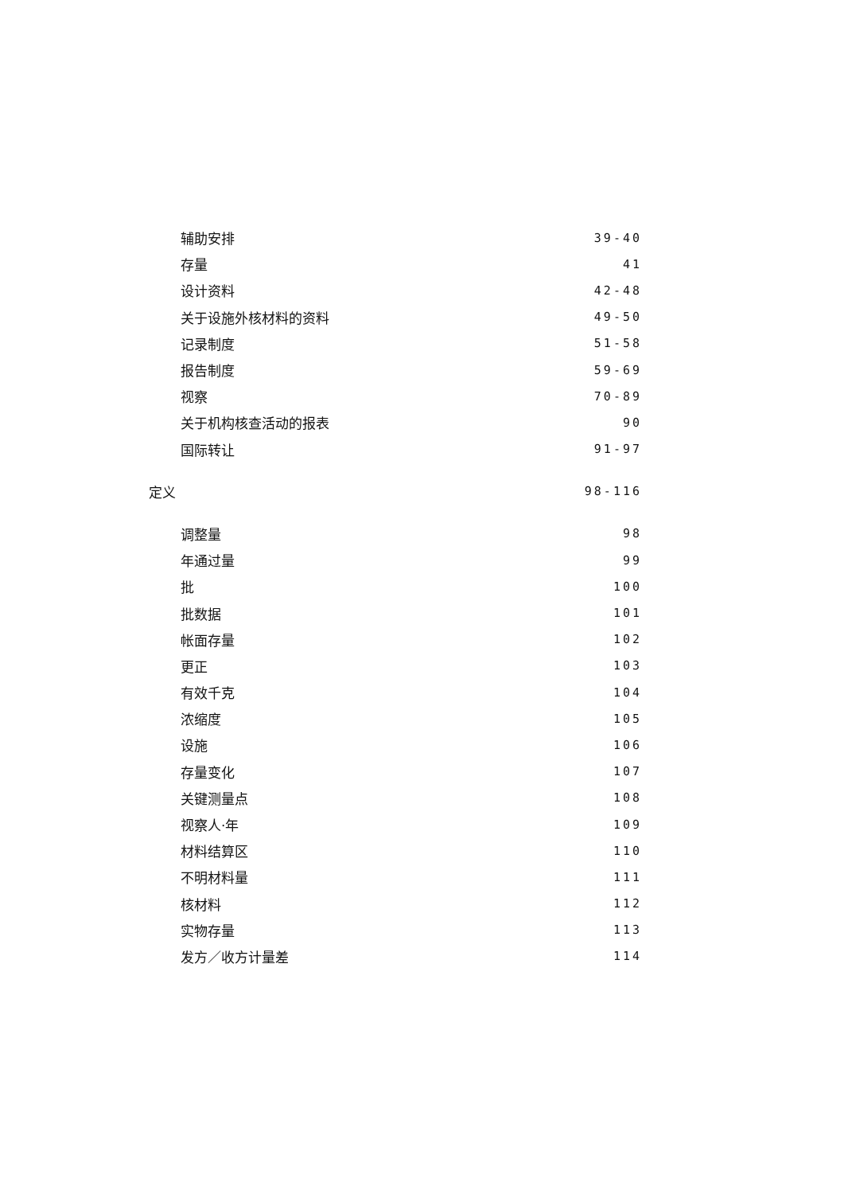辅助安排 39-40
存量 41
设计资料 42-48
关于设施外核材料的资料 49-50
记录制度 51-58
报告制度 59-69
视察 70-89
关于机构核查活动的报表 90
国际转让 91-97
定义 98-116
调整量 98
年通过量 99
批 100
批数据 101
帐面存量 102
更正 103
有效千克 104
浓缩度 105
设施 106
存量变化 107
关键测量点 108
视察人·年 109
材料结算区 110
不明材料量 111
核材料 112
实物存量 113
发方／收方计量差 114